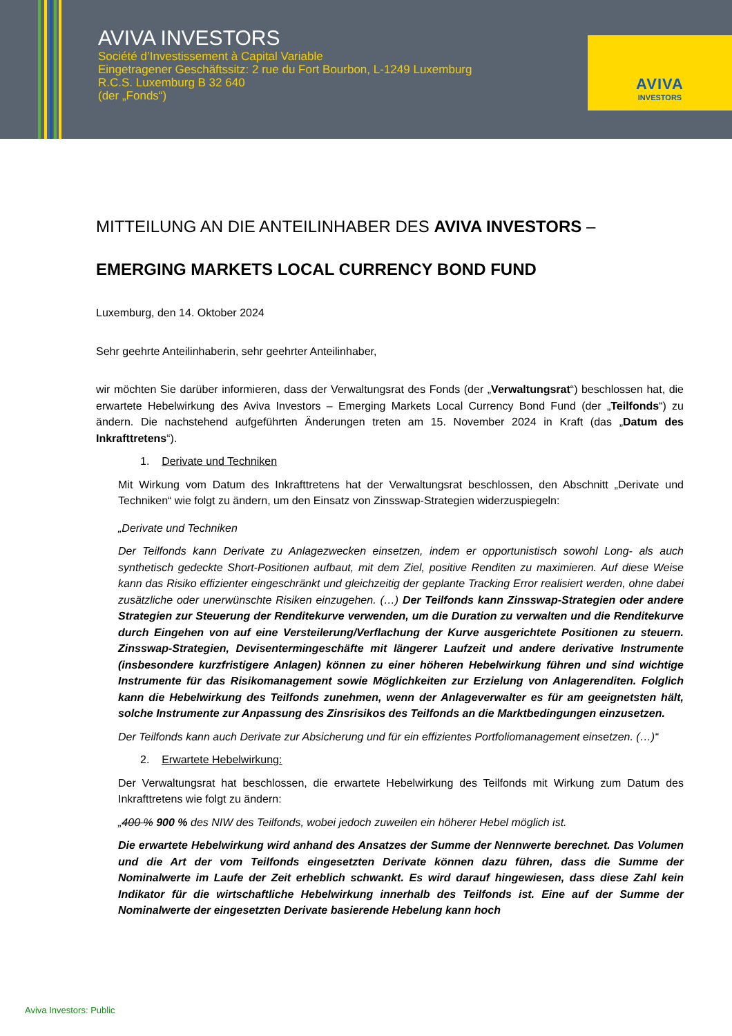AVIVA INVESTORS
Société d’Investissement à Capital Variable
Eingetragener Geschäftssitz: 2 rue du Fort Bourbon, L-1249 Luxemburg
R.C.S. Luxemburg B 32 640
(der „Fonds“)
AVIVA
INVESTORS
MITTEILUNG AN DIE ANTEILINHABER DES AVIVA INVESTORS –
EMERGING MARKETS LOCAL CURRENCY BOND FUND
Luxemburg, den 14. Oktober 2024
Sehr geehrte Anteilinhaberin, sehr geehrter Anteilinhaber,
wir möchten Sie darüber informieren, dass der Verwaltungsrat des Fonds (der „Verwaltungsrat“) beschlossen hat, die erwartete Hebelwirkung des Aviva Investors – Emerging Markets Local Currency Bond Fund (der „Teilfonds“) zu ändern. Die nachstehend aufgeführten Änderungen treten am 15. November 2024 in Kraft (das „Datum des Inkrafttretens“).
1. Derivate und Techniken
Mit Wirkung vom Datum des Inkrafttretens hat der Verwaltungsrat beschlossen, den Abschnitt „Derivate und Techniken“ wie folgt zu ändern, um den Einsatz von Zinsswap-Strategien widerzuspiegeln:
„Derivate und Techniken
Der Teilfonds kann Derivate zu Anlagezwecken einsetzen, indem er opportunistisch sowohl Long- als auch synthetisch gedeckte Short-Positionen aufbaut, mit dem Ziel, positive Renditen zu maximieren. Auf diese Weise kann das Risiko effizienter eingeschränkt und gleichzeitig der geplante Tracking Error realisiert werden, ohne dabei zusätzliche oder unerwünschte Risiken einzugehen. (…) Der Teilfonds kann Zinsswap-Strategien oder andere Strategien zur Steuerung der Renditekurve verwenden, um die Duration zu verwalten und die Renditekurve durch Eingehen von auf eine Versteilerung/Verflachung der Kurve ausgerichtete Positionen zu steuern. Zinsswap-Strategien, Devisentermingeschäfte mit längerer Laufzeit und andere derivative Instrumente (insbesondere kurzfristigere Anlagen) können zu einer höheren Hebelwirkung führen und sind wichtige Instrumente für das Risikomanagement sowie Möglichkeiten zur Erzielung von Anlagerenditen. Folglich kann die Hebelwirkung des Teilfonds zunehmen, wenn der Anlageverwalter es für am geeignetsten hält, solche Instrumente zur Anpassung des Zinsrisikos des Teilfonds an die Marktbedingungen einzusetzen.
Der Teilfonds kann auch Derivate zur Absicherung und für ein effizientes Portfoliomanagement einsetzen. (…)“
2. Erwartete Hebelwirkung:
Der Verwaltungsrat hat beschlossen, die erwartete Hebelwirkung des Teilfonds mit Wirkung zum Datum des Inkrafttretens wie folgt zu ändern:
„400 % 900 % des NIW des Teilfonds, wobei jedoch zuweilen ein höherer Hebel möglich ist.
Die erwartete Hebelwirkung wird anhand des Ansatzes der Summe der Nennwerte berechnet. Das Volumen und die Art der vom Teilfonds eingesetzten Derivate können dazu führen, dass die Summe der Nominalwerte im Laufe der Zeit erheblich schwankt. Es wird darauf hingewiesen, dass diese Zahl kein Indikator für die wirtschaftliche Hebelwirkung innerhalb des Teilfonds ist. Eine auf der Summe der Nominalwerte der eingesetzten Derivate basierende Hebelung kann hoch
Aviva Investors: Public